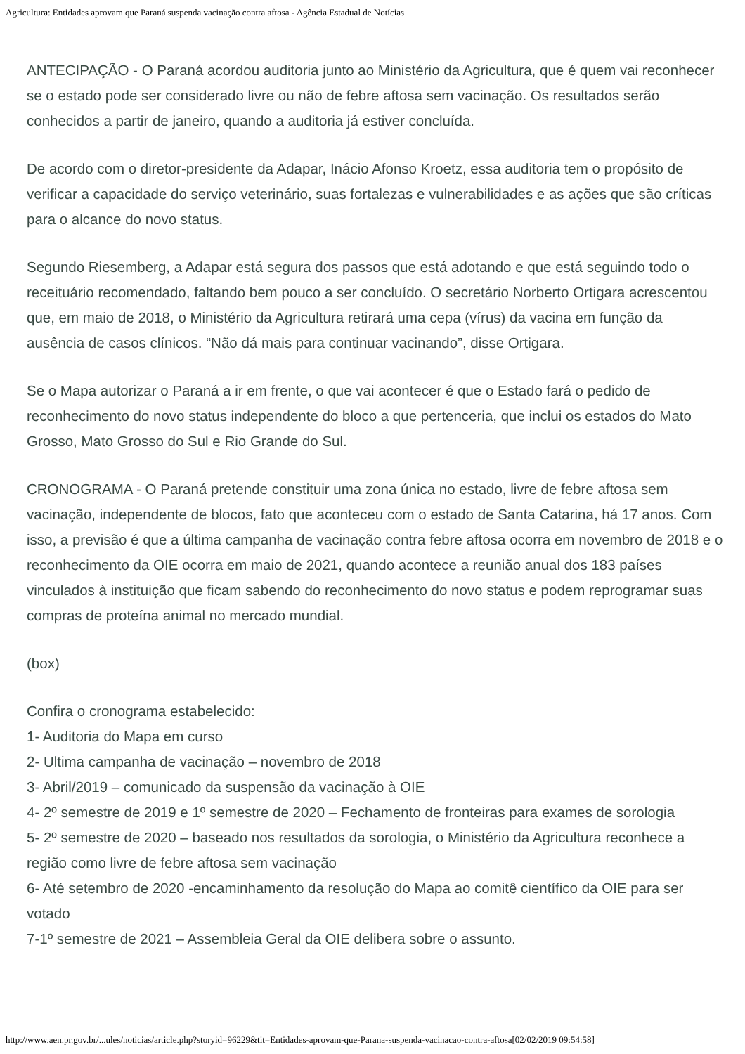Agricultura: Entidades aprovam que Paraná suspenda vacinação contra aftosa - Agência Estadual de Notícias
ANTECIPAÇÃO - O Paraná acordou auditoria junto ao Ministério da Agricultura, que é quem vai reconhecer se o estado pode ser considerado livre ou não de febre aftosa sem vacinação. Os resultados serão conhecidos a partir de janeiro, quando a auditoria já estiver concluída.
De acordo com o diretor-presidente da Adapar, Inácio Afonso Kroetz, essa auditoria tem o propósito de verificar a capacidade do serviço veterinário, suas fortalezas e vulnerabilidades e as ações que são críticas para o alcance do novo status.
Segundo Riesemberg, a Adapar está segura dos passos que está adotando e que está seguindo todo o receituário recomendado, faltando bem pouco a ser concluído. O secretário Norberto Ortigara acrescentou que, em maio de 2018, o Ministério da Agricultura retirará uma cepa (vírus) da vacina em função da ausência de casos clínicos. “Não dá mais para continuar vacinando”, disse Ortigara.
Se o Mapa autorizar o Paraná a ir em frente, o que vai acontecer é que o Estado fará o pedido de reconhecimento do novo status independente do bloco a que pertenceria, que inclui os estados do Mato Grosso, Mato Grosso do Sul e Rio Grande do Sul.
CRONOGRAMA - O Paraná pretende constituir uma zona única no estado, livre de febre aftosa sem vacinação, independente de blocos, fato que aconteceu com o estado de Santa Catarina, há 17 anos. Com isso, a previsão é que a última campanha de vacinação contra febre aftosa ocorra em novembro de 2018 e o reconhecimento da OIE ocorra em maio de 2021, quando acontece a reunião anual dos 183 países vinculados à instituição que ficam sabendo do reconhecimento do novo status e podem reprogramar suas compras de proteína animal no mercado mundial.
(box)
Confira o cronograma estabelecido:
1- Auditoria do Mapa em curso
2- Ultima campanha de vacinação – novembro de 2018
3- Abril/2019 – comunicado da suspensão da vacinação à OIE
4- 2º semestre de 2019 e 1º semestre de 2020 – Fechamento de fronteiras para exames de sorologia
5- 2º semestre de 2020 – baseado nos resultados da sorologia, o Ministério da Agricultura reconhece a região como livre de febre aftosa sem vacinação
6- Até setembro de 2020 -encaminhamento da resolução do Mapa ao comitê científico da OIE para ser votado
7-1º semestre de 2021 – Assembleia Geral da OIE delibera sobre o assunto.
http://www.aen.pr.gov.br/...ules/noticias/article.php?storyid=96229&tit=Entidades-aprovam-que-Parana-suspenda-vacinacao-contra-aftosa[02/02/2019 09:54:58]